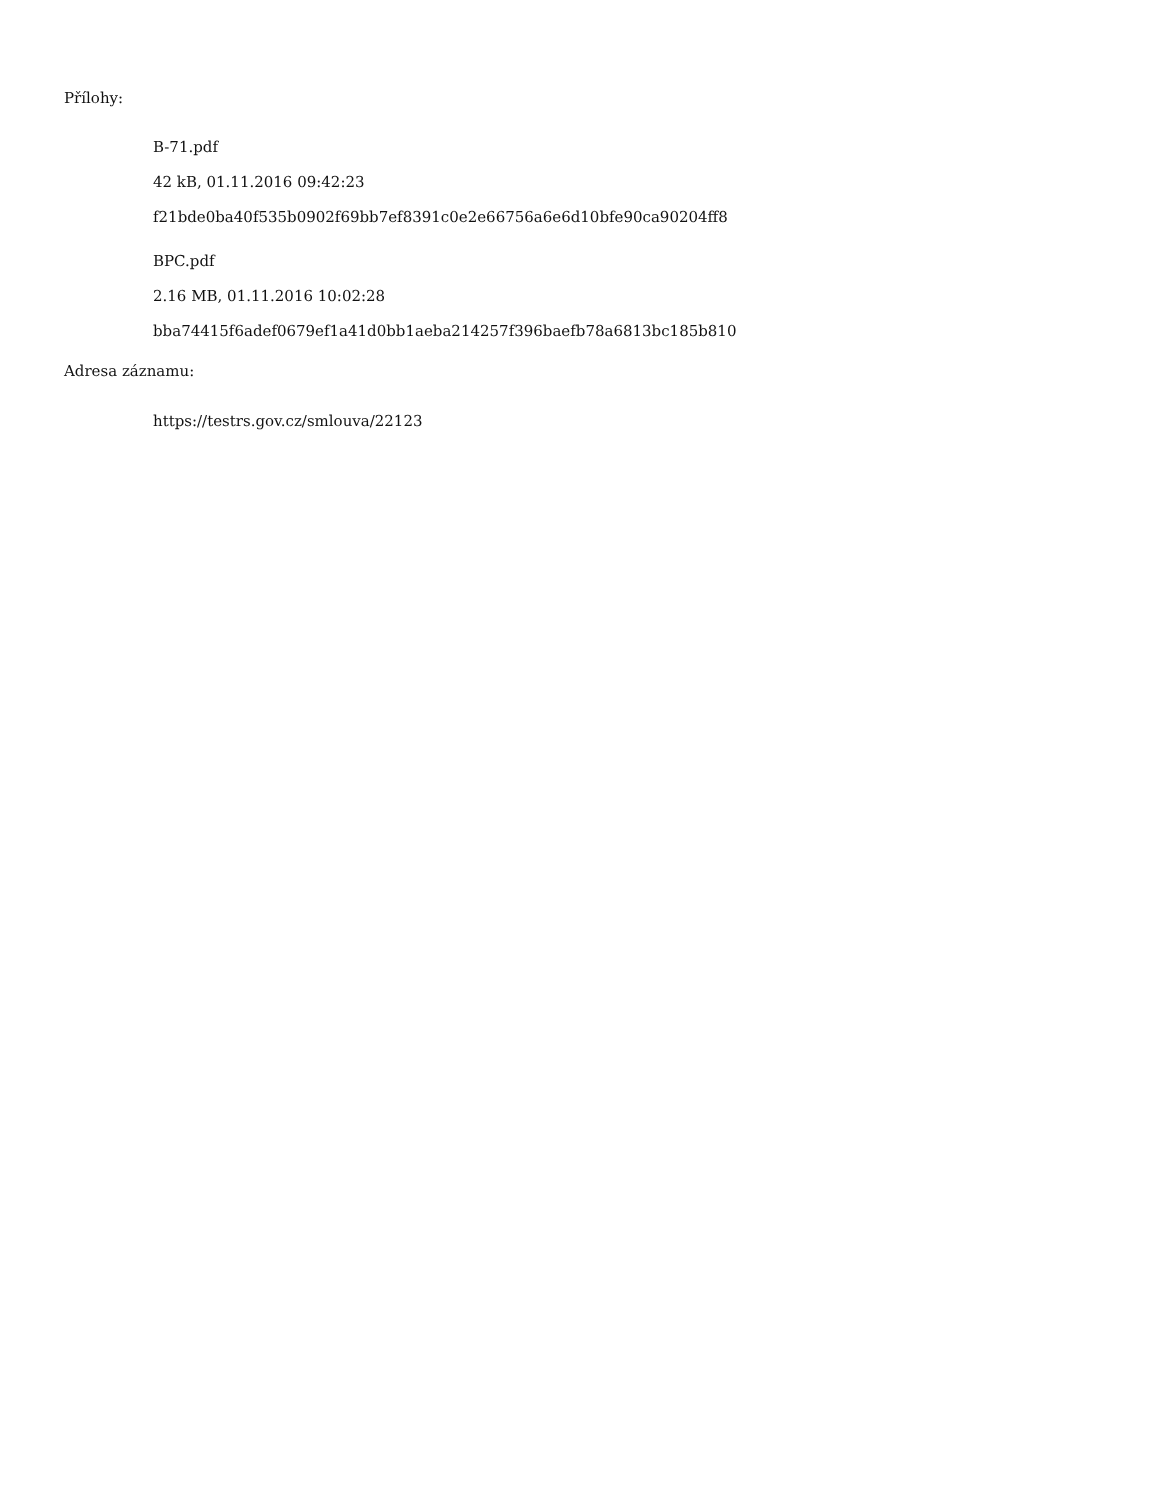Přílohy:
B-71.pdf
42 kB, 01.11.2016 09:42:23
f21bde0ba40f535b0902f69bb7ef8391c0e2e66756a6e6d10bfe90ca90204ff8
BPC.pdf
2.16 MB, 01.11.2016 10:02:28
bba74415f6adef0679ef1a41d0bb1aeba214257f396baefb78a6813bc185b810
Adresa záznamu:
https://testrs.gov.cz/smlouva/22123